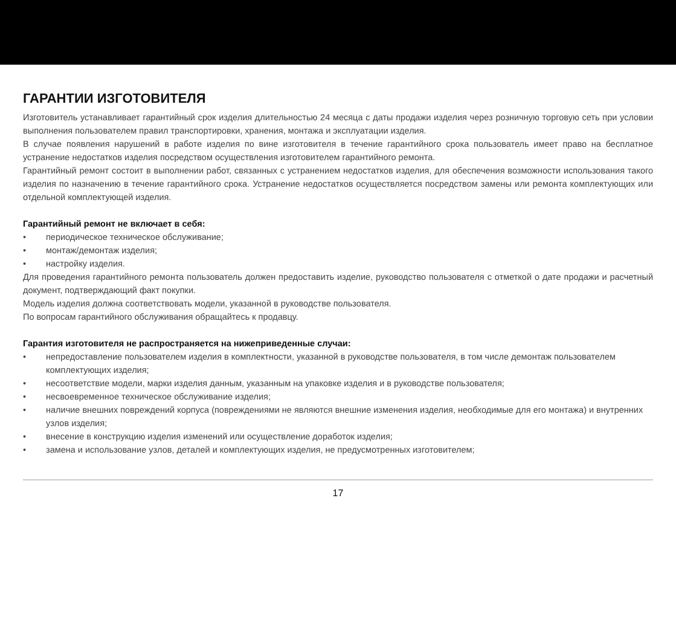ГАРАНТИИ ИЗГОТОВИТЕЛЯ
Изготовитель устанавливает гарантийный срок изделия длительностью 24 месяца с даты продажи изделия через розничную торговую сеть при условии выполнения пользователем правил транспортировки, хранения, монтажа и эксплуатации изделия.
В случае появления нарушений в работе изделия по вине изготовителя в течение гарантийного срока пользователь имеет право на бесплатное устранение недостатков изделия посредством осуществления изготовителем гарантийного ремонта.
Гарантийный ремонт состоит в выполнении работ, связанных с устранением недостатков изделия, для обеспечения возможности использования такого изделия по назначению в течение гарантийного срока. Устранение недостатков осуществляется посредством замены или ремонта комплектующих или отдельной комплектующей изделия.
Гарантийный ремонт не включает в себя:
• периодическое техническое обслуживание;
• монтаж/демонтаж изделия;
• настройку изделия.
Для проведения гарантийного ремонта пользователь должен предоставить изделие, руководство пользователя с отметкой о дате продажи и расчетный документ, подтверждающий факт покупки.
Модель изделия должна соответствовать модели, указанной в руководстве пользователя.
По вопросам гарантийного обслуживания обращайтесь к продавцу.
Гарантия изготовителя не распространяется на нижеприведенные случаи:
• непредоставление пользователем изделия в комплектности, указанной в руководстве пользователя, в том числе демонтаж пользователем комплектующих изделия;
• несоответствие модели, марки изделия данным, указанным на упаковке изделия и в руководстве пользователя;
• несвоевременное техническое обслуживание изделия;
• наличие внешних повреждений корпуса (повреждениями не являются внешние изменения изделия, необходимые для его монтажа) и внутренних узлов изделия;
• внесение в конструкцию изделия изменений или осуществление доработок изделия;
• замена и использование узлов, деталей и комплектующих изделия, не предусмотренных изготовителем;
17